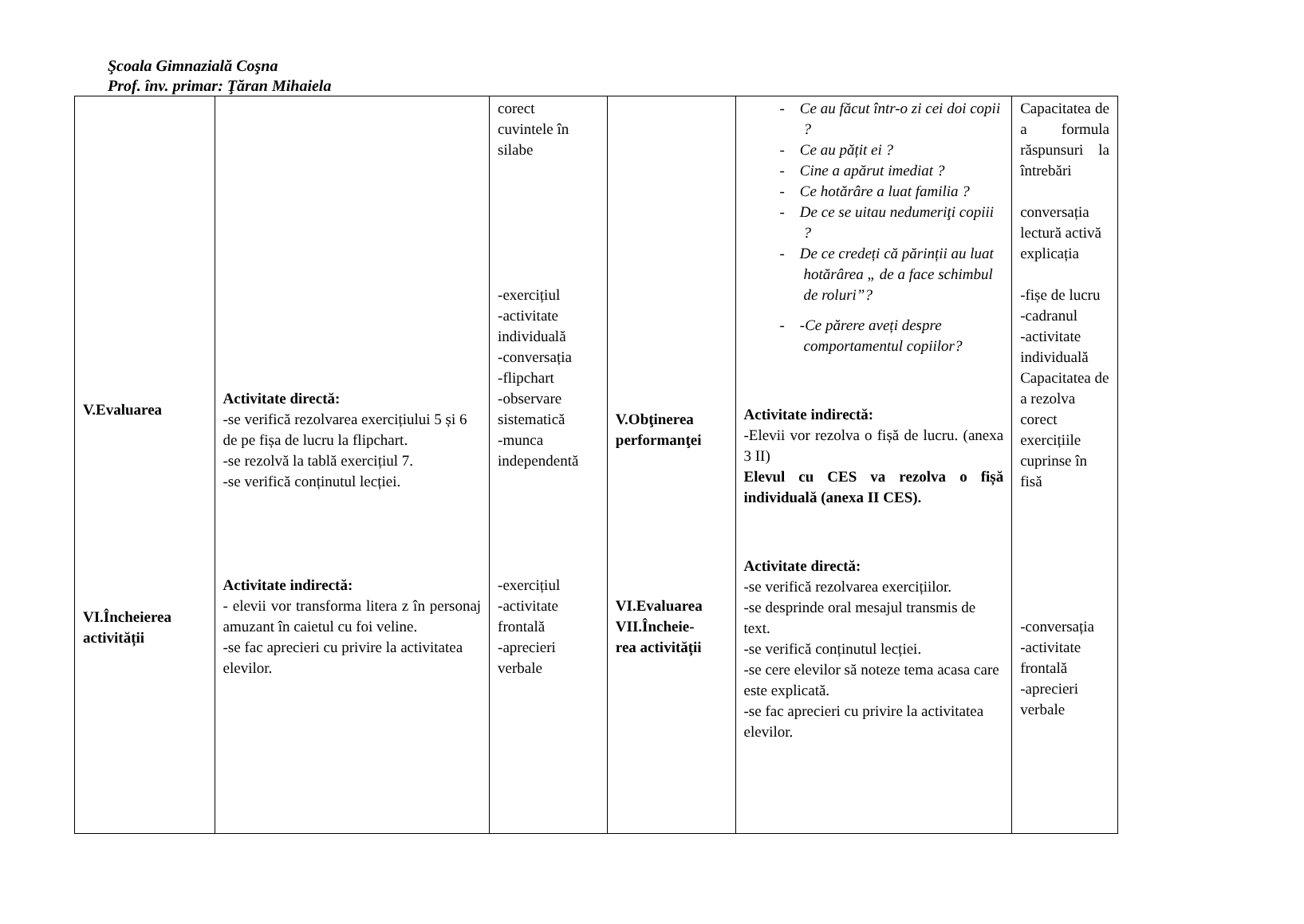Şcoala Gimnazială Coşna
Prof. înv. primar: Ţăran Mihaiela
| V.Evaluarea VI.Încheierea activității | Activitate directă: -se verifică rezolvarea exercițiului 5 și 6 de pe fișa de lucru la flipchart. -se rezolvă la tablă exercițiul 7. -se verifică conținutul lecției. Activitate indirectă: - elevii vor transforma litera z în personaj amuzant în caietul cu foi veline. -se fac aprecieri cu privire la activitatea elevilor. | corect cuvintele în silabe -exercițiul -activitate individuală -conversația -flipchart -observare sistematică -munca independentă -exercițiul -activitate frontală -aprecieri verbale | V.Obţinerea performanţei VI.Evaluarea VII.Încheie- rea activității | - Ce au făcut într-o zi cei doi copii ? - Ce au pățit ei ? - Cine a apărut imediat ? - Ce hotărâre a luat familia ? - De ce se uitau nedumeriţi copiii ? - De ce credeți că părinții au luat hotărârea „ de a face schimbul de roluri”? - -Ce părere aveți despre comportamentul copiilor? Activitate indirectă: -Elevii vor rezolva o fișă de lucru. (anexa 3 II) Elevul cu CES va rezolva o fișă individuală (anexa II CES). Activitate directă: -se verifică rezolvarea exercițiilor. -se desprinde oral mesajul transmis de text. -se verifică conținutul lecției. -se cere elevilor să noteze tema acasa care este explicată. -se fac aprecieri cu privire la activitatea elevilor. | Capacitatea de a formula răspunsuri la întrebări conversația lectură activă explicația -fișe de lucru -cadranul -activitate individuală Capacitatea de a rezolva corect exercițiile cuprinse în fisă -conversația -activitate frontală -aprecieri verbale |